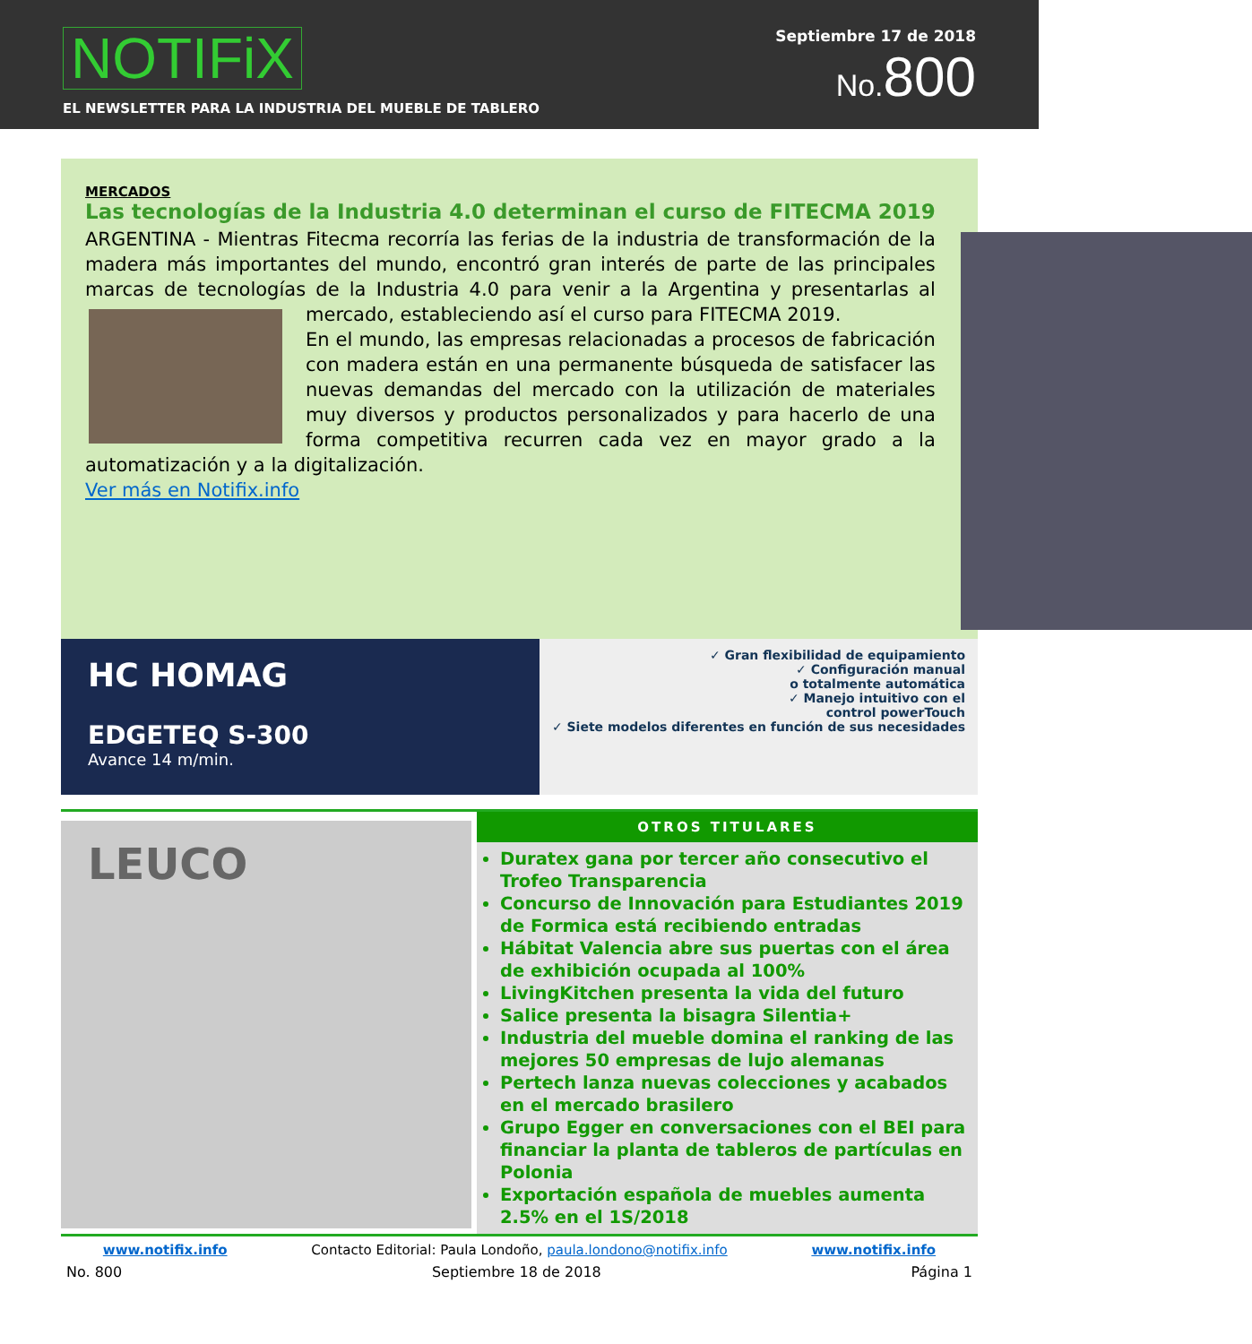NOTIFiX
EL NEWSLETTER PARA LA INDUSTRIA DEL MUEBLE DE TABLERO
Septiembre 17 de 2018
No. 800
MERCADOS
Las tecnologías de la Industria 4.0 determinan el curso de FITECMA 2019
ARGENTINA - Mientras Fitecma recorría las ferias de la industria de transformación de la madera más importantes del mundo, encontró gran interés de parte de las principales marcas de tecnologías de la Industria 4.0 para venir a la Argentina y presentarlas al mercado, estableciendo así el curso para FITECMA 2019.
En el mundo, las empresas relacionadas a procesos de fabricación con madera están en una permanente búsqueda de satisfacer las nuevas demandas del mercado con la utilización de materiales muy diversos y productos personalizados y para hacerlo de una forma competitiva recurren cada vez en mayor grado a la automatización y a la digitalización.
Ver más en Notifix.info
HC HOMAG
EDGETEQ S-300
Avance 14 m/min.
✓ Gran flexibilidad de equipamiento
✓ Configuración manual
o totalmente automática
✓ Manejo intuitivo con el
control powerTouch
✓ Siete modelos diferentes en función de sus necesidades
LEUCO
OTROS TITULARES
Duratex gana por tercer año consecutivo el Trofeo Transparencia
Concurso de Innovación para Estudiantes 2019 de Formica está recibiendo entradas
Hábitat Valencia abre sus puertas con el área de exhibición ocupada al 100%
LivingKitchen presenta la vida del futuro
Salice presenta la bisagra Silentia+
Industria del mueble domina el ranking de las mejores 50 empresas de lujo alemanas
Pertech lanza nuevas colecciones y acabados en el mercado brasilero
Grupo Egger en conversaciones con el BEI para financiar la planta de tableros de partículas en Polonia
Exportación española de muebles aumenta 2.5% en el 1S/2018
www.notifix.info Contacto Editorial: Paula Londoño, paula.londono@notifix.info www.notifix.info
No. 800 Septiembre 18 de 2018 Página 1